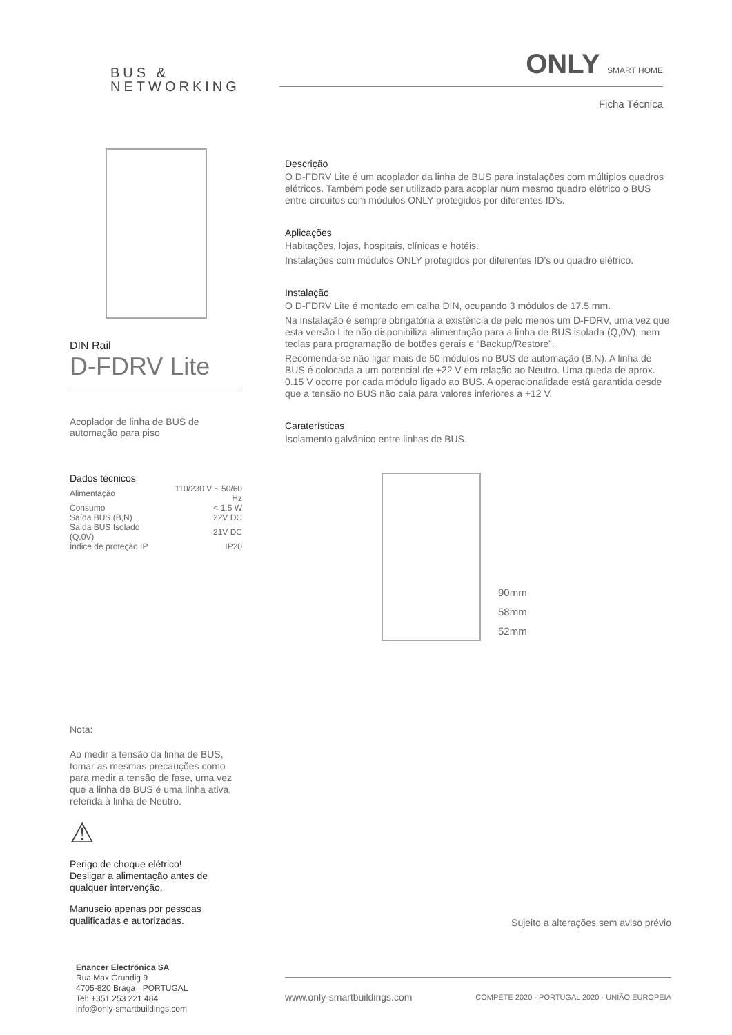BUS &
NETWORKING
ONLY SMART HOME
Ficha Técnica
DIN Rail
D-FDRV Lite
Acoplador de linha de BUS de automação para piso
Dados técnicos
| Alimentação | 110/230 V ~ 50/60 Hz |
| Consumo | < 1.5 W |
| Saída BUS (B,N) | 22V DC |
| Saída BUS Isolado (Q,0V) | 21V DC |
| Índice de proteção IP | IP20 |
Nota:
Ao medir a tensão da linha de BUS, tomar as mesmas precauções como para medir a tensão de fase, uma vez que a linha de BUS é uma linha ativa, referida à linha de Neutro.
⚠
Perigo de choque elétrico!
Desligar a alimentação antes de qualquer intervenção.
Manuseio apenas por pessoas qualificadas e autorizadas.
Descrição
O D-FDRV Lite é um acoplador da linha de BUS para instalações com múltiplos quadros elétricos. Também pode ser utilizado para acoplar num mesmo quadro elétrico o BUS entre circuitos com módulos ONLY protegidos por diferentes ID’s.
Aplicações
Habitações, lojas, hospitais, clínicas e hotéis.
Instalações com módulos ONLY protegidos por diferentes ID’s ou quadro elétrico.
Instalação
O D-FDRV Lite é montado em calha DIN, ocupando 3 módulos de 17.5 mm.
Na instalação é sempre obrigatória a existência de pelo menos um D-FDRV, uma vez que esta versão Lite não disponibiliza alimentação para a linha de BUS isolada (Q,0V), nem teclas para programação de botões gerais e “Backup/Restore”.
Recomenda-se não ligar mais de 50 módulos no BUS de automação (B,N). A linha de BUS é colocada a um potencial de +22 V em relação ao Neutro. Uma queda de aprox. 0.15 V ocorre por cada módulo ligado ao BUS. A operacionalidade está garantida desde que a tensão no BUS não caia para valores inferiores a +12 V.
Caraterísticas
Isolamento galvânico entre linhas de BUS.
90mm
58mm
52mm
Sujeito a alterações sem aviso prévio
www.only-smartbuildings.com COMPETE 2020 · PORTUGAL 2020 · UNIÃO EUROPEIA
Enancer Electrónica SA
Rua Max Grundig 9
4705-820 Braga · PORTUGAL
Tel: +351 253 221 484
info@only-smartbuildings.com